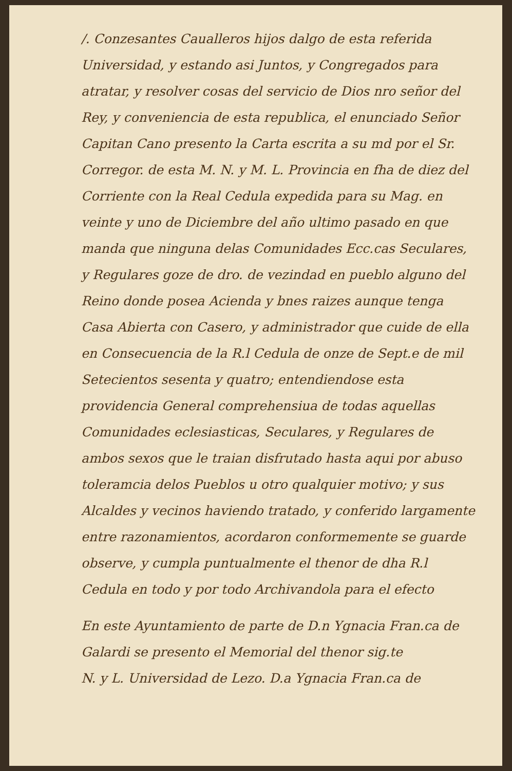/. Conzesantes Caualleros hijos dalgo de esta referida Universidad, y estando asi Juntos, y Congregados para atratar, y resolver cosas del servicio de Dios nro señor del Rey, y conveniencia de esta republica, el enunciado Señor Capitan Cano presento la Carta escrita a su md por el Sr. Corregor. de esta M. N. y M. L. Provincia en fha de diez del Corriente con la Real Cedula expedida para su Mag. en veinte y uno de Diciembre del año ultimo pasado en que manda que ninguna delas Comunidades Ecc.cas Seculares, y Regulares goze de dro. de vezindad en pueblo alguno del Reino donde posea Acienda y bnes raizes aunque tenga Casa Abierta con Casero, y administrador que cuide de ella en Consecuencia de la R.l Cedula de onze de Sept.e de mil Setecientos sesenta y quatro; entendiendose esta providencia General comprehensiua de todas aquellas Comunidades eclesiasticas, Seculares, y Regulares de ambos sexos que le traian disfrutado hasta aqui por abuso toleramcia delos Pueblos u otro qualquier motivo; y sus Alcaldes y vecinos haviendo tratado, y conferido largamente entre razonamientos, acordaron conformemente se guarde observe, y cumpla puntualmente el thenor de dha R.l Cedula en todo y por todo Archivandola para el efecto
En este Ayuntamiento de parte de D.n Ygnacia Fran.ca de Galardi se presento el Memorial del thenor sig.te
N. y L. Universidad de Lezo. D.a Ygnacia Fran.ca de